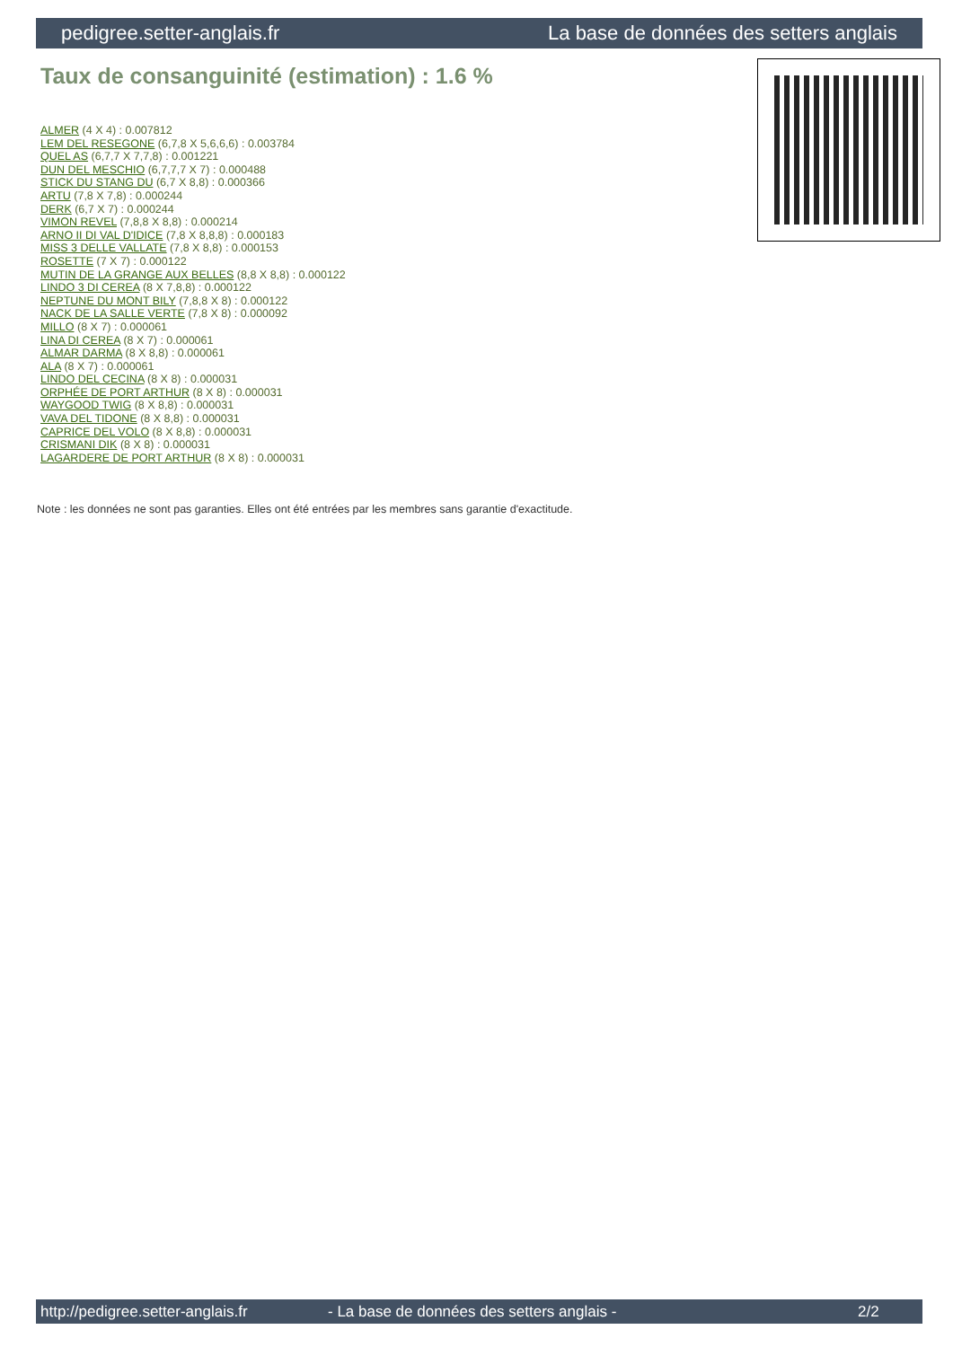pedigree.setter-anglais.fr La base de données des setters anglais
Taux de consanguinité (estimation) : 1.6 %
ALMER (4 X 4) : 0.007812
LEM DEL RESEGONE (6,7,8 X 5,6,6,6) : 0.003784
QUEL AS (6,7,7 X 7,7,8) : 0.001221
DUN DEL MESCHIO (6,7,7,7 X 7) : 0.000488
STICK DU STANG DU (6,7 X 8,8) : 0.000366
ARTU (7,8 X 7,8) : 0.000244
DERK (6,7 X 7) : 0.000244
VIMON REVEL (7,8,8 X 8,8) : 0.000214
ARNO II DI VAL D'IDICE (7,8 X 8,8,8) : 0.000183
MISS 3 DELLE VALLATE (7,8 X 8,8) : 0.000153
ROSETTE (7 X 7) : 0.000122
MUTIN DE LA GRANGE AUX BELLES (8,8 X 8,8) : 0.000122
LINDO 3 DI CEREA (8 X 7,8,8) : 0.000122
NEPTUNE DU MONT BILY (7,8,8 X 8) : 0.000122
NACK DE LA SALLE VERTE (7,8 X 8) : 0.000092
MILLO (8 X 7) : 0.000061
LINA DI CEREA (8 X 7) : 0.000061
ALMAR DARMA (8 X 8,8) : 0.000061
ALA (8 X 7) : 0.000061
LINDO DEL CECINA (8 X 8) : 0.000031
ORPHÉE DE PORT ARTHUR (8 X 8) : 0.000031
WAYGOOD TWIG (8 X 8,8) : 0.000031
VAVA DEL TIDONE (8 X 8,8) : 0.000031
CAPRICE DEL VOLO (8 X 8,8) : 0.000031
CRISMANI DIK (8 X 8) : 0.000031
LAGARDERE DE PORT ARTHUR (8 X 8) : 0.000031
Note : les données ne sont pas garanties. Elles ont été entrées par les membres sans garantie d'exactitude.
http://pedigree.setter-anglais.fr - La base de données des setters anglais - 2/2